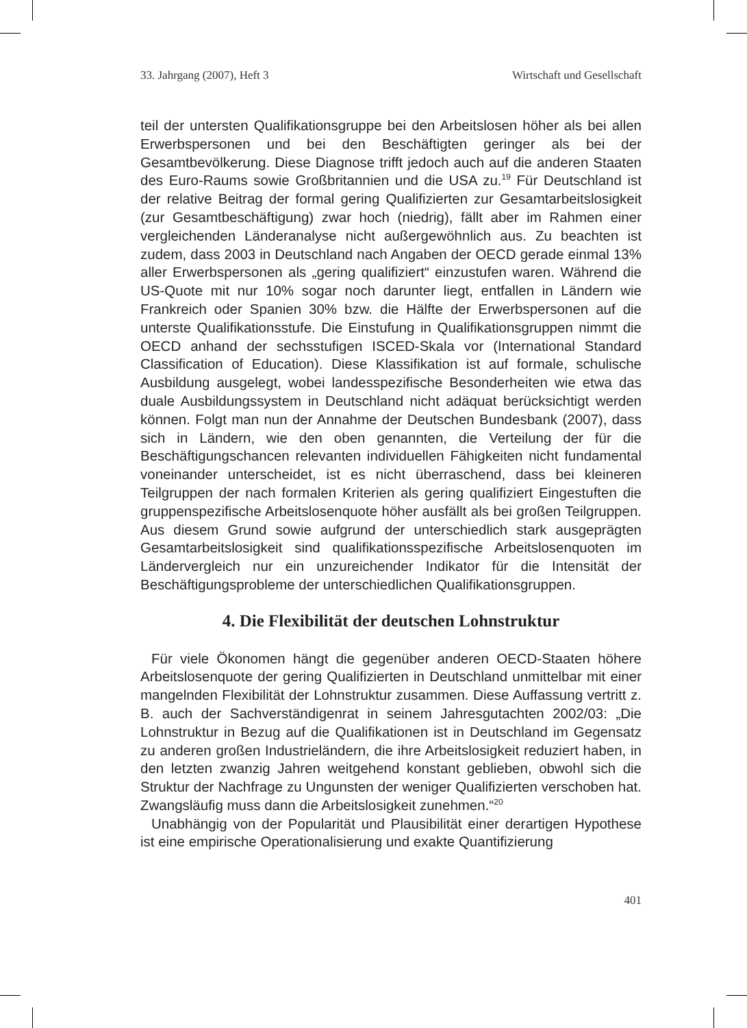33. Jahrgang (2007), Heft 3 Wirtschaft und Gesellschaft
teil der untersten Qualifikationsgruppe bei den Arbeitslosen höher als bei allen Erwerbspersonen und bei den Beschäftigten geringer als bei der Gesamtbevölkerung. Diese Diagnose trifft jedoch auch auf die anderen Staaten des Euro-Raums sowie Großbritannien und die USA zu.<sup>19</sup> Für Deutschland ist der relative Beitrag der formal gering Qualifizierten zur Gesamtarbeitslosigkeit (zur Gesamtbeschäftigung) zwar hoch (niedrig), fällt aber im Rahmen einer vergleichenden Länderanalyse nicht außergewöhnlich aus. Zu beachten ist zudem, dass 2003 in Deutschland nach Angaben der OECD gerade einmal 13% aller Erwerbspersonen als „gering qualifiziert“ einzustufen waren. Während die US-Quote mit nur 10% sogar noch darunter liegt, entfallen in Ländern wie Frankreich oder Spanien 30% bzw. die Hälfte der Erwerbspersonen auf die unterste Qualifikationsstufe. Die Einstufung in Qualifikationsgruppen nimmt die OECD anhand der sechsstufigen ISCED-Skala vor (International Standard Classification of Education). Diese Klassifikation ist auf formale, schulische Ausbildung ausgelegt, wobei landesspezifische Besonderheiten wie etwa das duale Ausbildungssystem in Deutschland nicht adäquat berücksichtigt werden können. Folgt man nun der Annahme der Deutschen Bundesbank (2007), dass sich in Ländern, wie den oben genannten, die Verteilung der für die Beschäftigungschancen relevanten individuellen Fähigkeiten nicht fundamental voneinander unterscheidet, ist es nicht überraschend, dass bei kleineren Teilgruppen der nach formalen Kriterien als gering qualifiziert Eingestuften die gruppenspezifische Arbeitslosenquote höher ausfällt als bei großen Teilgruppen. Aus diesem Grund sowie aufgrund der unterschiedlich stark ausgeprägten Gesamtarbeitslosigkeit sind qualifikationsspezifische Arbeitslosenquoten im Ländervergleich nur ein unzureichender Indikator für die Intensität der Beschäftigungsprobleme der unterschiedlichen Qualifikationsgruppen.
4. Die Flexibilität der deutschen Lohnstruktur
Für viele Ökonomen hängt die gegenüber anderen OECD-Staaten höhere Arbeitslosenquote der gering Qualifizierten in Deutschland unmittelbar mit einer mangelnden Flexibilität der Lohnstruktur zusammen. Diese Auffassung vertritt z. B. auch der Sachverständigenrat in seinem Jahresgutachten 2002/03: „Die Lohnstruktur in Bezug auf die Qualifikationen ist in Deutschland im Gegensatz zu anderen großen Industrieländern, die ihre Arbeitslosigkeit reduziert haben, in den letzten zwanzig Jahren weitgehend konstant geblieben, obwohl sich die Struktur der Nachfrage zu Ungunsten der weniger Qualifizierten verschoben hat. Zwangsläufig muss dann die Arbeitslosigkeit zunehmen.“<sup>20</sup>
Unabhängig von der Popularität und Plausibilität einer derartigen Hypothese ist eine empirische Operationalisierung und exakte Quantifizierung
401